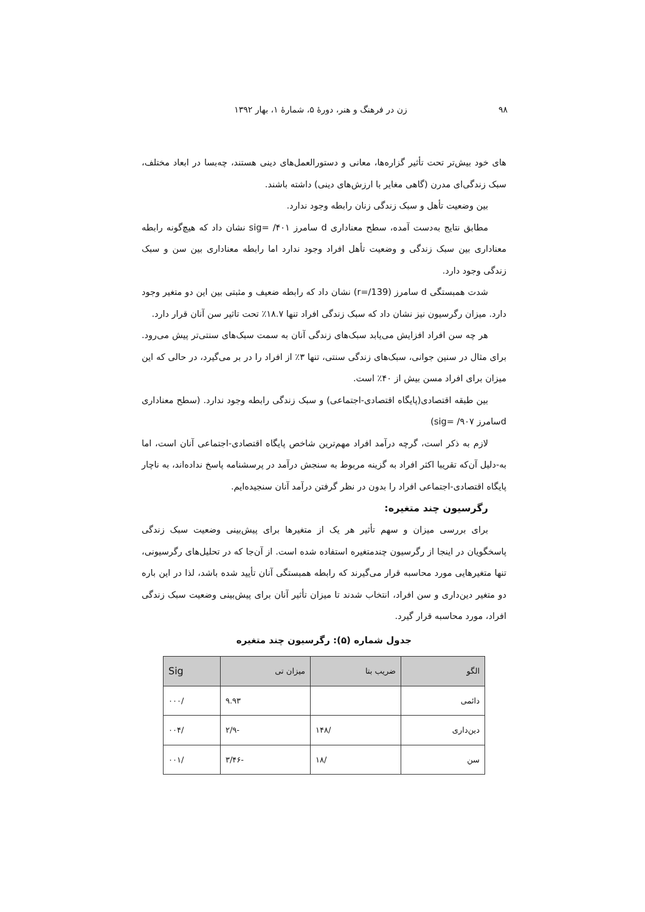۹۸ زن در فرهنگ و هنر، دورهٔ ۵، شمارهٔ ۱، بهار ۱۳۹۲
های خود بیش‌تر تحت تأثیر گزاره‌ها، معانی و دستورالعمل‌های دینی هستند، چه‌بسا در ابعاد مختلف، سبک زندگی‌ای مدرن (گاهی مغایر با ارزش‌های دینی) داشته باشند.
بین وضعیت تأهل و سبک زندگی زنان رابطه وجود ندارد.
مطابق نتایج به‌دست آمده، سطح معناداری d سامرز ۴۰۱/ =sig نشان داد که هیچ‌گونه رابطه معناداری بین سبک زندگی و وضعیت تأهل افراد وجود ندارد اما رابطه معناداری بین سن و سبک زندگی وجود دارد.
شدت همبستگی d سامرز (r=/139) نشان داد که رابطه ضعیف و مثبتی بین این دو متغیر وجود دارد. میزان رگرسیون نیز نشان داد که سبک زندگی افراد تنها ۱۸.۷٪ تحت تاثیر سن آنان قرار دارد.
هر چه سن افراد افزایش می‌یابد سبک‌های زندگی آنان به سمت سبک‌های سنتی‌تر پیش می‌رود. برای مثال در سنین جوانی، سبک‌های زندگی سنتی، تنها ۳٪ از افراد را در بر می‌گیرد، در حالی که این میزان برای افراد مسن بیش از ۴۰٪ است.
بین طبقه اقتصادی(پایگاه اقتصادی-اجتماعی) و سبک زندگی رابطه وجود ندارد. (سطح معناداری dسامرز ۹۰۷/ =sig)
لازم به ذکر است، گرچه درآمد افراد مهم‌ترین شاخص پایگاه اقتصادی-اجتماعی آنان است، اما به-دلیل آن‌که تقریبا اکثر افراد به گزینه مربوط به سنجش درآمد در پرسشنامه پاسخ نداده‌اند، به ناچار پایگاه اقتصادی-اجتماعی افراد را بدون در نظر گرفتن درآمد آنان سنجیده‌ایم.
رگرسیون چند متغیره:
برای بررسی میزان و سهم تأثیر هر یک از متغیرها برای پیش‌بینی وضعیت سبک زندگی پاسخگویان در اینجا از رگرسیون چندمتغیره استفاده شده است. از آن‌جا که در تحلیل‌های رگرسیونی، تنها متغیرهایی مورد محاسبه قرار می‌گیرند که رابطه همبستگی آنان تأیید شده باشد، لذا در این باره دو متغیر دین‌داری و سن افراد، انتخاب شدند تا میزان تأثیر آنان برای پیش‌بینی وضعیت سبک زندگی افراد، مورد محاسبه قرار گیرد.
جدول شماره (۵): رگرسیون چند متغیره
| الگو | ضریب بتا | میزان تی | Sig |
| --- | --- | --- | --- |
| دائمی | | ۹.۹۳ | /۰۰۰ |
| دین‌داری | /۱۴۸ | -۲/۹ | /۰۰۴ |
| سن | /۱۸ | -۳/۴۶ | /۰۰۱ |